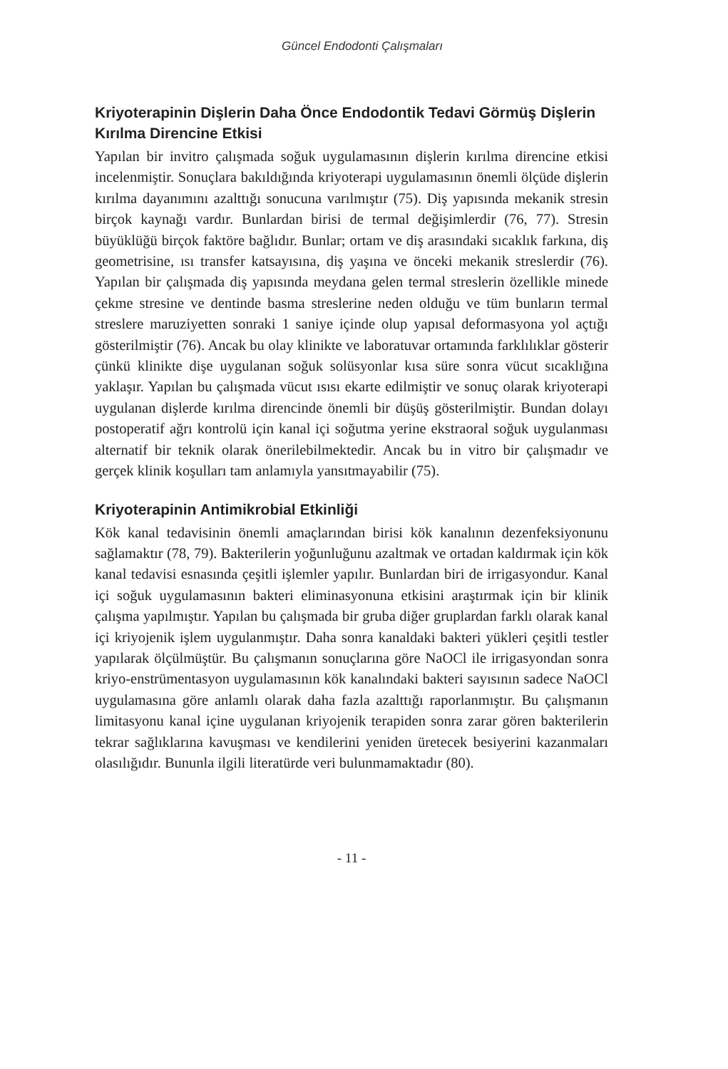Güncel Endodonti Çalışmaları
Kriyoterapinin Dişlerin Daha Önce Endodontik Tedavi Görmüş Dişlerin Kırılma Direncine Etkisi
Yapılan bir invitro çalışmada soğuk uygulamasının dişlerin kırılma direncine etkisi incelenmiştir. Sonuçlara bakıldığında kriyoterapi uygulamasının önemli ölçüde dişlerin kırılma dayanımını azalttığı sonucuna varılmıştır (75). Diş yapısında mekanik stresin birçok kaynağı vardır. Bunlardan birisi de termal değişimlerdir (76, 77). Stresin büyüklüğü birçok faktöre bağlıdır. Bunlar; ortam ve diş arasındaki sıcaklık farkına, diş geometrisine, ısı transfer katsayısına, diş yaşına ve önceki mekanik streslerdir (76). Yapılan bir çalışmada diş yapısında meydana gelen termal streslerin özellikle minede çekme stresine ve dentinde basma streslerine neden olduğu ve tüm bunların termal streslere maruziyetten sonraki 1 saniye içinde olup yapısal deformasyona yol açtığı gösterilmiştir (76). Ancak bu olay klinikte ve laboratuvar ortamında farklılıklar gösterir çünkü klinikte dişe uygulanan soğuk solüsyonlar kısa süre sonra vücut sıcaklığına yaklaşır. Yapılan bu çalışmada vücut ısısı ekarte edilmiştir ve sonuç olarak kriyoterapi uygulanan dişlerde kırılma direncinde önemli bir düşüş gösterilmiştir. Bundan dolayı postoperatif ağrı kontrolü için kanal içi soğutma yerine ekstraoral soğuk uygulanması alternatif bir teknik olarak önerilebilmektedir. Ancak bu in vitro bir çalışmadır ve gerçek klinik koşulları tam anlamıyla yansıtmayabilir (75).
Kriyoterapinin Antimikrobial Etkinliği
Kök kanal tedavisinin önemli amaçlarından birisi kök kanalının dezenfeksiyonunu sağlamaktır (78, 79). Bakterilerin yoğunluğunu azaltmak ve ortadan kaldırmak için kök kanal tedavisi esnasında çeşitli işlemler yapılır. Bunlardan biri de irrigasyondur. Kanal içi soğuk uygulamasının bakteri eliminasyonuna etkisini araştırmak için bir klinik çalışma yapılmıştır. Yapılan bu çalışmada bir gruba diğer gruplardan farklı olarak kanal içi kriyojenik işlem uygulanmıştır. Daha sonra kanaldaki bakteri yükleri çeşitli testler yapılarak ölçülmüştür. Bu çalışmanın sonuçlarına göre NaOCl ile irrigasyondan sonra kriyo-enstrümentasyon uygulamasının kök kanalındaki bakteri sayısının sadece NaOCl uygulamasına göre anlamlı olarak daha fazla azalttığı raporlanmıştır. Bu çalışmanın limitasyonu kanal içine uygulanan kriyojenik terapiden sonra zarar gören bakterilerin tekrar sağlıklarına kavuşması ve kendilerini yeniden üretecek besiyerini kazanmaları olasılığıdır. Bununla ilgili literatürde veri bulunmamaktadır (80).
- 11 -